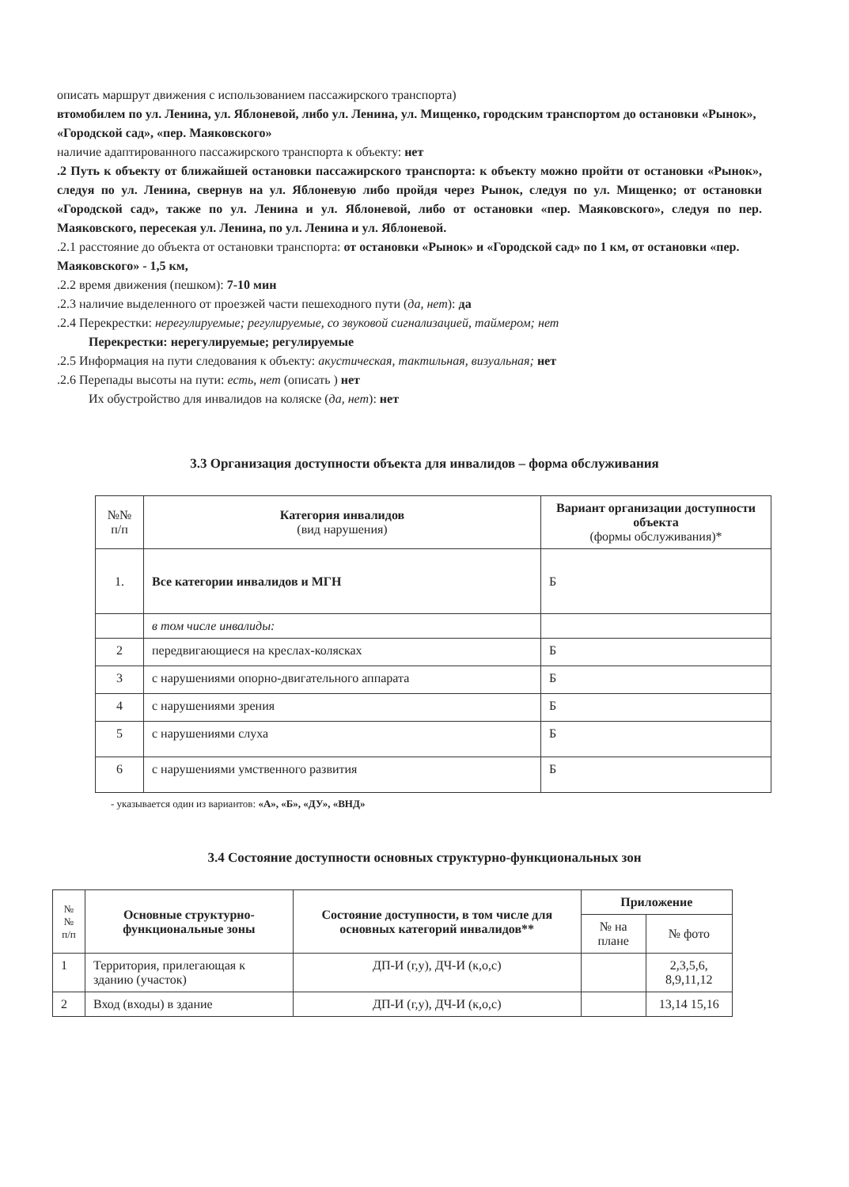описать маршрут движения с использованием пассажирского транспорта)
втомобилем по ул. Ленина, ул. Яблоневой, либо ул. Ленина, ул. Мищенко, городским транспортом до остановки «Рынок», «Городской сад», «пер. Маяковского»
наличие адаптированного пассажирского транспорта к объекту: нет
.2 Путь к объекту от ближайшей остановки пассажирского транспорта: к объекту можно пройти от остановки «Рынок», следуя по ул. Ленина, свернув на ул. Яблоневую либо пройдя через Рынок, следуя по ул. Мищенко; от остановки «Городской сад», также по ул. Ленина и ул. Яблоневой, либо от остановки «пер. Маяковского», следуя по пер. Маяковского, пересекая ул. Ленина, по ул. Ленина и ул. Яблоневой.
.2.1 расстояние до объекта от остановки транспорта: от остановки «Рынок» и «Городской сад» по 1 км, от остановки «пер. Маяковского» - 1,5 км,
.2.2 время движения (пешком): 7-10 мин
.2.3 наличие выделенного от проезжей части пешеходного пути (да, нет): да
.2.4 Перекрестки: нерегулируемые; регулируемые, со звуковой сигнализацией, таймером; нет
Перекрестки: нерегулируемые; регулируемые
.2.5 Информация на пути следования к объекту: акустическая, тактильная, визуальная; нет
.2.6 Перепады высоты на пути: есть, нет (описать ) нет
Их обустройство для инвалидов на коляске (да, нет): нет
3.3 Организация доступности объекта для инвалидов – форма обслуживания
| №№ п/п | Категория инвалидов (вид нарушения) | Вариант организации доступности объекта (формы обслуживания)* |
| --- | --- | --- |
| 1. | Все категории инвалидов и МГН | Б |
| | в том числе инвалиды: | |
| 2 | передвигающиеся на креслах-колясках | Б |
| 3 | с нарушениями опорно-двигательного аппарата | Б |
| 4 | с нарушениями зрения | Б |
| 5 | с нарушениями слуха | Б |
| 6 | с нарушениями умственного развития | Б |
- указывается один из вариантов: «А», «Б», «ДУ», «ВНД»
3.4 Состояние доступности основных структурно-функциональных зон
| № № п/п | Основные структурно-функциональные зоны | Состояние доступности, в том числе для основных категорий инвалидов** | Приложение | |
| --- | --- | --- | --- | --- |
| | | | № на плане | № фото |
| 1 | Территория, прилегающая к зданию (участок) | ДП-И (г,у), ДЧ-И (к,о,с) | | 2,3,5,6, 8,9,11,12 |
| 2 | Вход (входы) в здание | ДП-И (г,у), ДЧ-И (к,о,с) | | 13,14 15,16 |